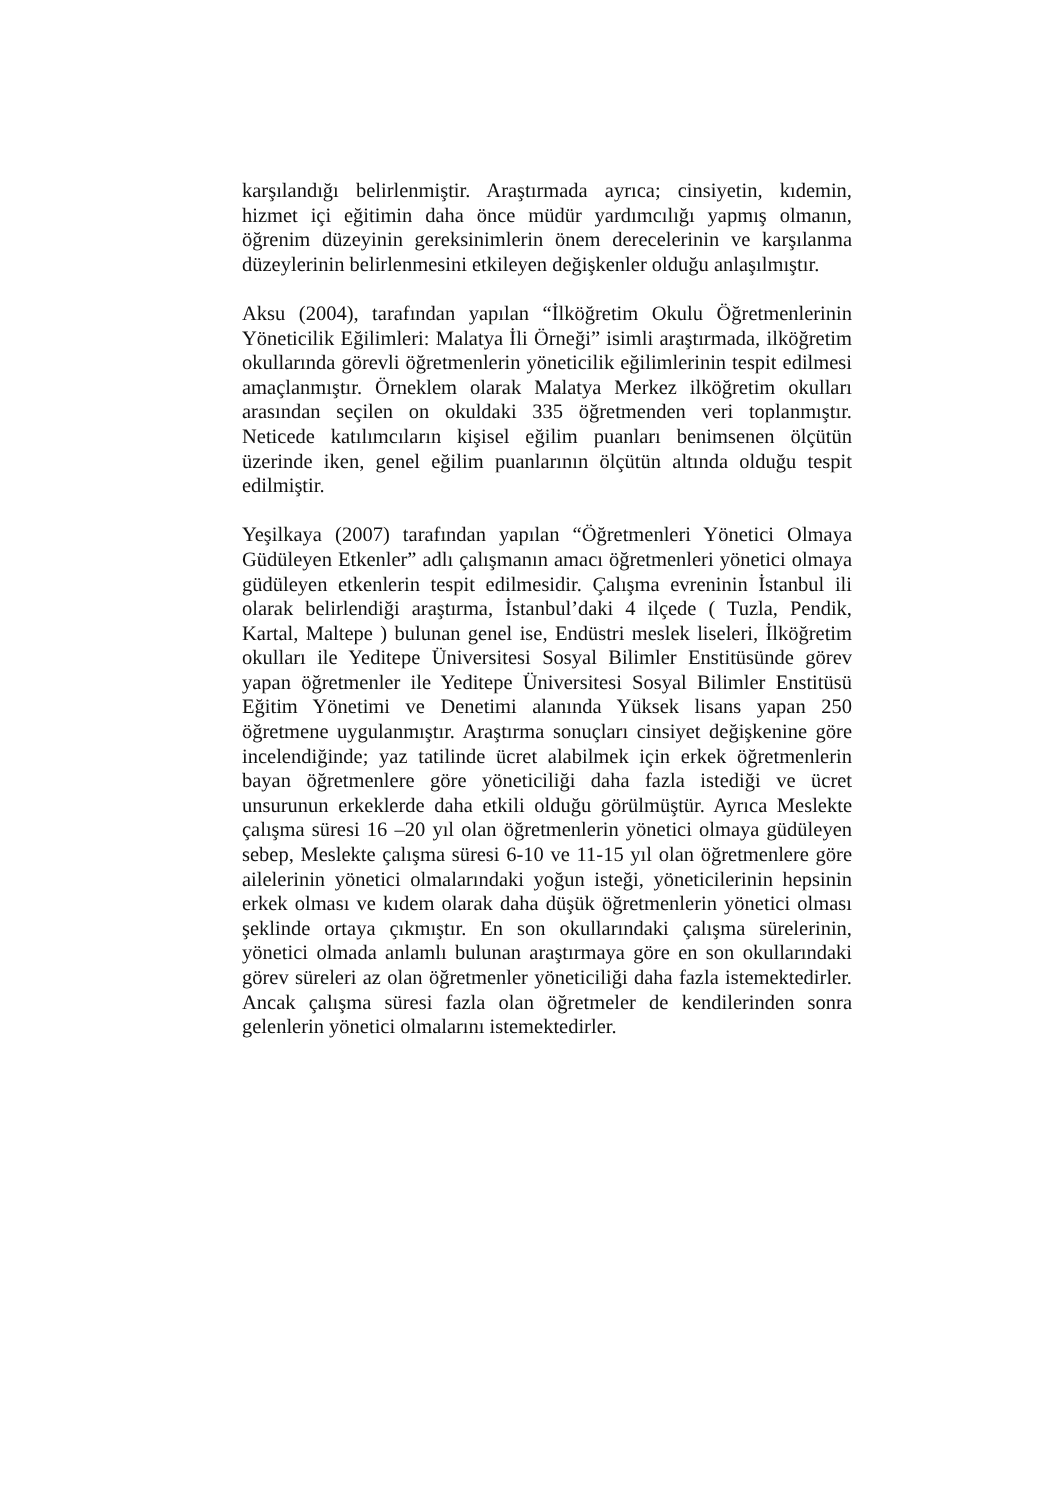karşılandığı belirlenmiştir. Araştırmada ayrıca; cinsiyetin, kıdemin, hizmet içi eğitimin daha önce müdür yardımcılığı yapmış olmanın, öğrenim düzeyinin gereksinimlerin önem derecelerinin ve karşılanma düzeylerinin belirlenmesini etkileyen değişkenler olduğu anlaşılmıştır.
Aksu (2004), tarafından yapılan “İlköğretim Okulu Öğretmenlerinin Yöneticilik Eğilimleri: Malatya İli Örneği” isimli araştırmada, ilköğretim okullarında görevli öğretmenlerin yöneticilik eğilimlerinin tespit edilmesi amaçlanmıştır. Örneklem olarak Malatya Merkez ilköğretim okulları arasından seçilen on okuldaki 335 öğretmenden veri toplanmıştır. Neticede katılımcıların kişisel eğilim puanları benimsenen ölçütün üzerinde iken, genel eğilim puanlarının ölçütün altında olduğu tespit edilmiştir.
Yeşilkaya (2007) tarafından yapılan “Öğretmenleri Yönetici Olmaya Güdüleyen Etkenler” adlı çalışmanın amacı öğretmenleri yönetici olmaya güdüleyen etkenlerin tespit edilmesidir. Çalışma evreninin İstanbul ili olarak belirlendiği araştırma, İstanbul’daki 4 ilçede ( Tuzla, Pendik, Kartal, Maltepe ) bulunan genel ise, Endüstri meslek liseleri, İlköğretim okulları ile Yeditepe Üniversitesi Sosyal Bilimler Enstitüsünde görev yapan öğretmenler ile Yeditepe Üniversitesi Sosyal Bilimler Enstitüsü Eğitim Yönetimi ve Denetimi alanında Yüksek lisans yapan 250 öğretmene uygulanmıştır. Araştırma sonuçları cinsiyet değişkenine göre incelendiğinde; yaz tatilinde ücret alabilmek için erkek öğretmenlerin bayan öğretmenlere göre yöneticiliği daha fazla istediği ve ücret unsurunun erkeklerde daha etkili olduğu görülmüştür. Ayrıca Meslekte çalışma süresi 16 –20 yıl olan öğretmenlerin yönetici olmaya güdüleyen sebep, Meslekte çalışma süresi 6-10 ve 11-15 yıl olan öğretmenlere göre ailelerinin yönetici olmalarındaki yoğun isteği, yöneticilerinin hepsinin erkek olması ve kıdem olarak daha düşük öğretmenlerin yönetici olması şeklinde ortaya çıkmıştır. En son okullarındaki çalışma sürelerinin, yönetici olmada anlamlı bulunan araştırmaya göre en son okullarındaki görev süreleri az olan öğretmenler yöneticiliği daha fazla istemektedirler. Ancak çalışma süresi fazla olan öğretmeler de kendilerinden sonra gelenlerin yönetici olmalarını istemektedirler.